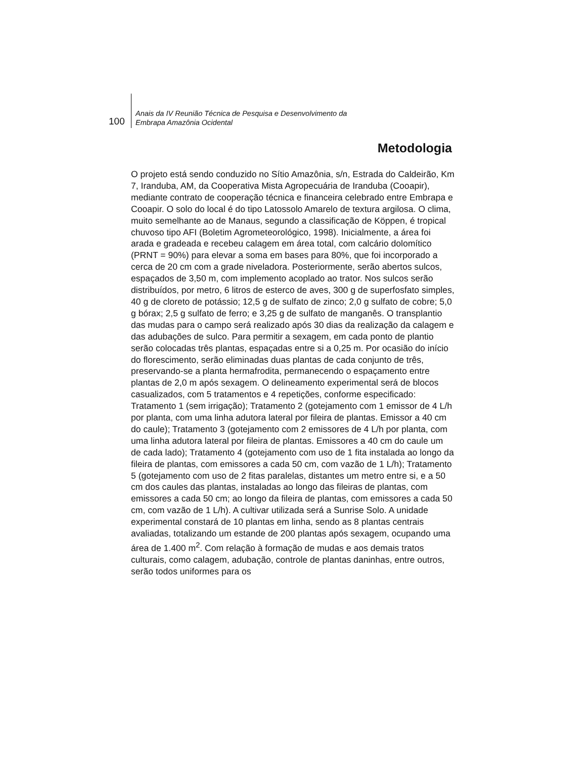100
Anais da IV Reunião Técnica de Pesquisa e Desenvolvimento da
Embrapa Amazônia Ocidental
Metodologia
O projeto está sendo conduzido no Sítio Amazônia, s/n, Estrada do Caldeirão, Km 7, Iranduba, AM, da Cooperativa Mista Agropecuária de Iranduba (Cooapir), mediante contrato de cooperação técnica e financeira celebrado entre Embrapa e Cooapir. O solo do local é do tipo Latossolo Amarelo de textura argilosa. O clima, muito semelhante ao de Manaus, segundo a classificação de Köppen, é tropical chuvoso tipo AFI (Boletim Agrometeorológico, 1998). Inicialmente, a área foi arada e gradeada e recebeu calagem em área total, com calcário dolomítico (PRNT = 90%) para elevar a soma em bases para 80%, que foi incorporado a cerca de 20 cm com a grade niveladora. Posteriormente, serão abertos sulcos, espaçados de 3,50 m, com implemento acoplado ao trator. Nos sulcos serão distribuídos, por metro, 6 litros de esterco de aves, 300 g de superfosfato simples, 40 g de cloreto de potássio; 12,5 g de sulfato de zinco; 2,0 g sulfato de cobre; 5,0 g bórax; 2,5 g sulfato de ferro; e 3,25 g de sulfato de manganês. O transplantio das mudas para o campo será realizado após 30 dias da realização da calagem e das adubações de sulco. Para permitir a sexagem, em cada ponto de plantio serão colocadas três plantas, espaçadas entre si a 0,25 m. Por ocasião do início do florescimento, serão eliminadas duas plantas de cada conjunto de três, preservando-se a planta hermafrodita, permanecendo o espaçamento entre plantas de 2,0 m após sexagem. O delineamento experimental será de blocos casualizados, com 5 tratamentos e 4 repetições, conforme especificado: Tratamento 1 (sem irrigação); Tratamento 2 (gotejamento com 1 emissor de 4 L/h por planta, com uma linha adutora lateral por fileira de plantas. Emissor a 40 cm do caule); Tratamento 3 (gotejamento com 2 emissores de 4 L/h por planta, com uma linha adutora lateral por fileira de plantas. Emissores a 40 cm do caule um de cada lado); Tratamento 4 (gotejamento com uso de 1 fita instalada ao longo da fileira de plantas, com emissores a cada 50 cm, com vazão de 1 L/h); Tratamento 5 (gotejamento com uso de 2 fitas paralelas, distantes um metro entre si, e a 50 cm dos caules das plantas, instaladas ao longo das fileiras de plantas, com emissores a cada 50 cm; ao longo da fileira de plantas, com emissores a cada 50 cm, com vazão de 1 L/h). A cultivar utilizada será a Sunrise Solo. A unidade experimental constará de 10 plantas em linha, sendo as 8 plantas centrais avaliadas, totalizando um estande de 200 plantas após sexagem, ocupando uma área de 1.400 m<sup>2</sup>. Com relação à formação de mudas e aos demais tratos culturais, como calagem, adubação, controle de plantas daninhas, entre outros, serão todos uniformes para os